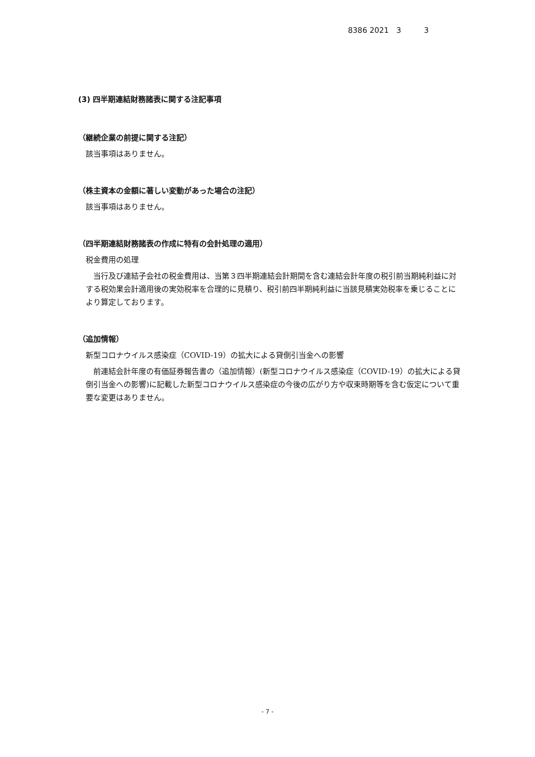8386 2021　3　　　3
(3) 四半期連結財務諸表に関する注記事項
（継続企業の前提に関する注記）
該当事項はありません。
（株主資本の金額に著しい変動があった場合の注記）
該当事項はありません。
（四半期連結財務諸表の作成に特有の会計処理の適用）
税金費用の処理
当行及び連結子会社の税金費用は、当第３四半期連結会計期間を含む連結会計年度の税引前当期純利益に対する税効果会計適用後の実効税率を合理的に見積り、税引前四半期純利益に当該見積実効税率を乗じることにより算定しております。
（追加情報）
新型コロナウイルス感染症（COVID-19）の拡大による貸倒引当金への影響
前連結会計年度の有価証券報告書の（追加情報）(新型コロナウイルス感染症（COVID-19）の拡大による貸倒引当金への影響)に記載した新型コロナウイルス感染症の今後の広がり方や収束時期等を含む仮定について重要な変更はありません。
- 7 -